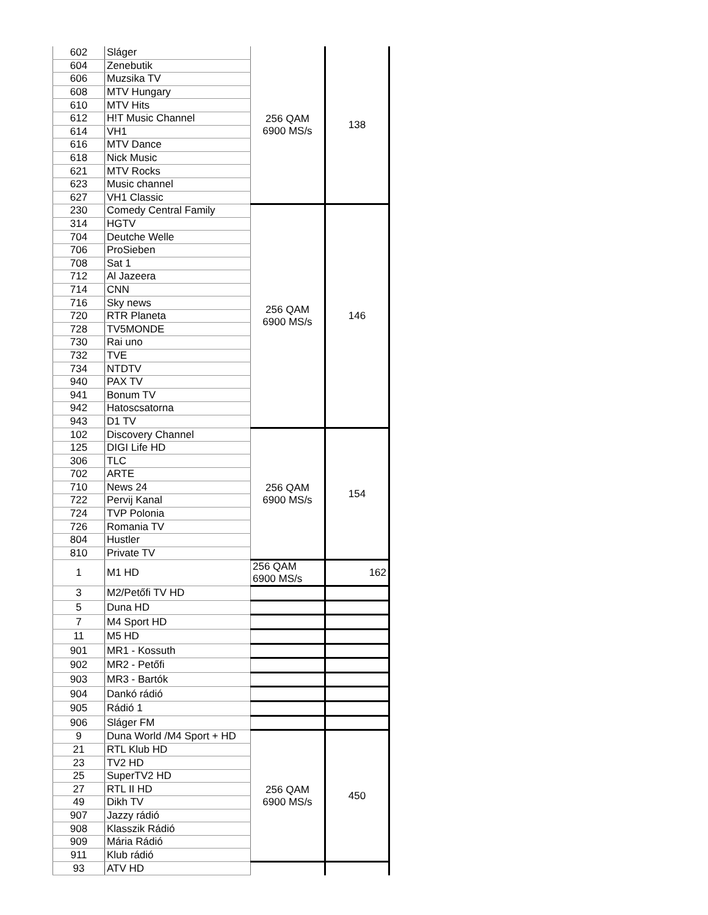| 602 | Sláger | 256 QAM 6900 MS/s | 138 |
| 604 | Zenebutik | | |
| 606 | Muzsika TV | | |
| 608 | MTV Hungary | | |
| 610 | MTV Hits | | |
| 612 | H!T Music Channel | | |
| 614 | VH1 | | |
| 616 | MTV Dance | | |
| 618 | Nick Music | | |
| 621 | MTV Rocks | | |
| 623 | Music channel | | |
| 627 | VH1 Classic | | |
| 230 | Comedy Central Family | 256 QAM 6900 MS/s | 146 |
| 314 | HGTV | | |
| 704 | Deutche Welle | | |
| 706 | ProSieben | | |
| 708 | Sat 1 | | |
| 712 | Al Jazeera | | |
| 714 | CNN | | |
| 716 | Sky news | | |
| 720 | RTR Planeta | | |
| 728 | TV5MONDE | | |
| 730 | Rai uno | | |
| 732 | TVE | | |
| 734 | NTDTV | | |
| 940 | PAX TV | | |
| 941 | Bonum TV | | |
| 942 | Hatoscsatorna | | |
| 943 | D1 TV | | |
| 102 | Discovery Channel | 256 QAM 6900 MS/s | 154 |
| 125 | DIGI Life HD | | |
| 306 | TLC | | |
| 702 | ARTE | | |
| 710 | News 24 | | |
| 722 | Pervij Kanal | | |
| 724 | TVP Polonia | | |
| 726 | Romania TV | | |
| 804 | Hustler | | |
| 810 | Private TV | | |
| 1 | M1 HD | 256 QAM 6900 MS/s | 162 |
| 3 | M2/Petőfi TV HD | | |
| 5 | Duna HD | | |
| 7 | M4 Sport HD | | |
| 11 | M5 HD | | |
| 901 | MR1 - Kossuth | | |
| 902 | MR2 - Petőfi | | |
| 903 | MR3 - Bartók | | |
| 904 | Dankó rádió | | |
| 905 | Rádió 1 | | |
| 906 | Sláger FM | | |
| 9 | Duna World /M4 Sport + HD | 256 QAM 6900 MS/s | 450 |
| 21 | RTL Klub HD | | |
| 23 | TV2 HD | | |
| 25 | SuperTV2 HD | | |
| 27 | RTL II HD | | |
| 49 | Dikh TV | | |
| 907 | Jazzy rádió | | |
| 908 | Klasszik Rádió | | |
| 909 | Mária Rádió | | |
| 911 | Klub rádió | | |
| 93 | ATV HD | | |